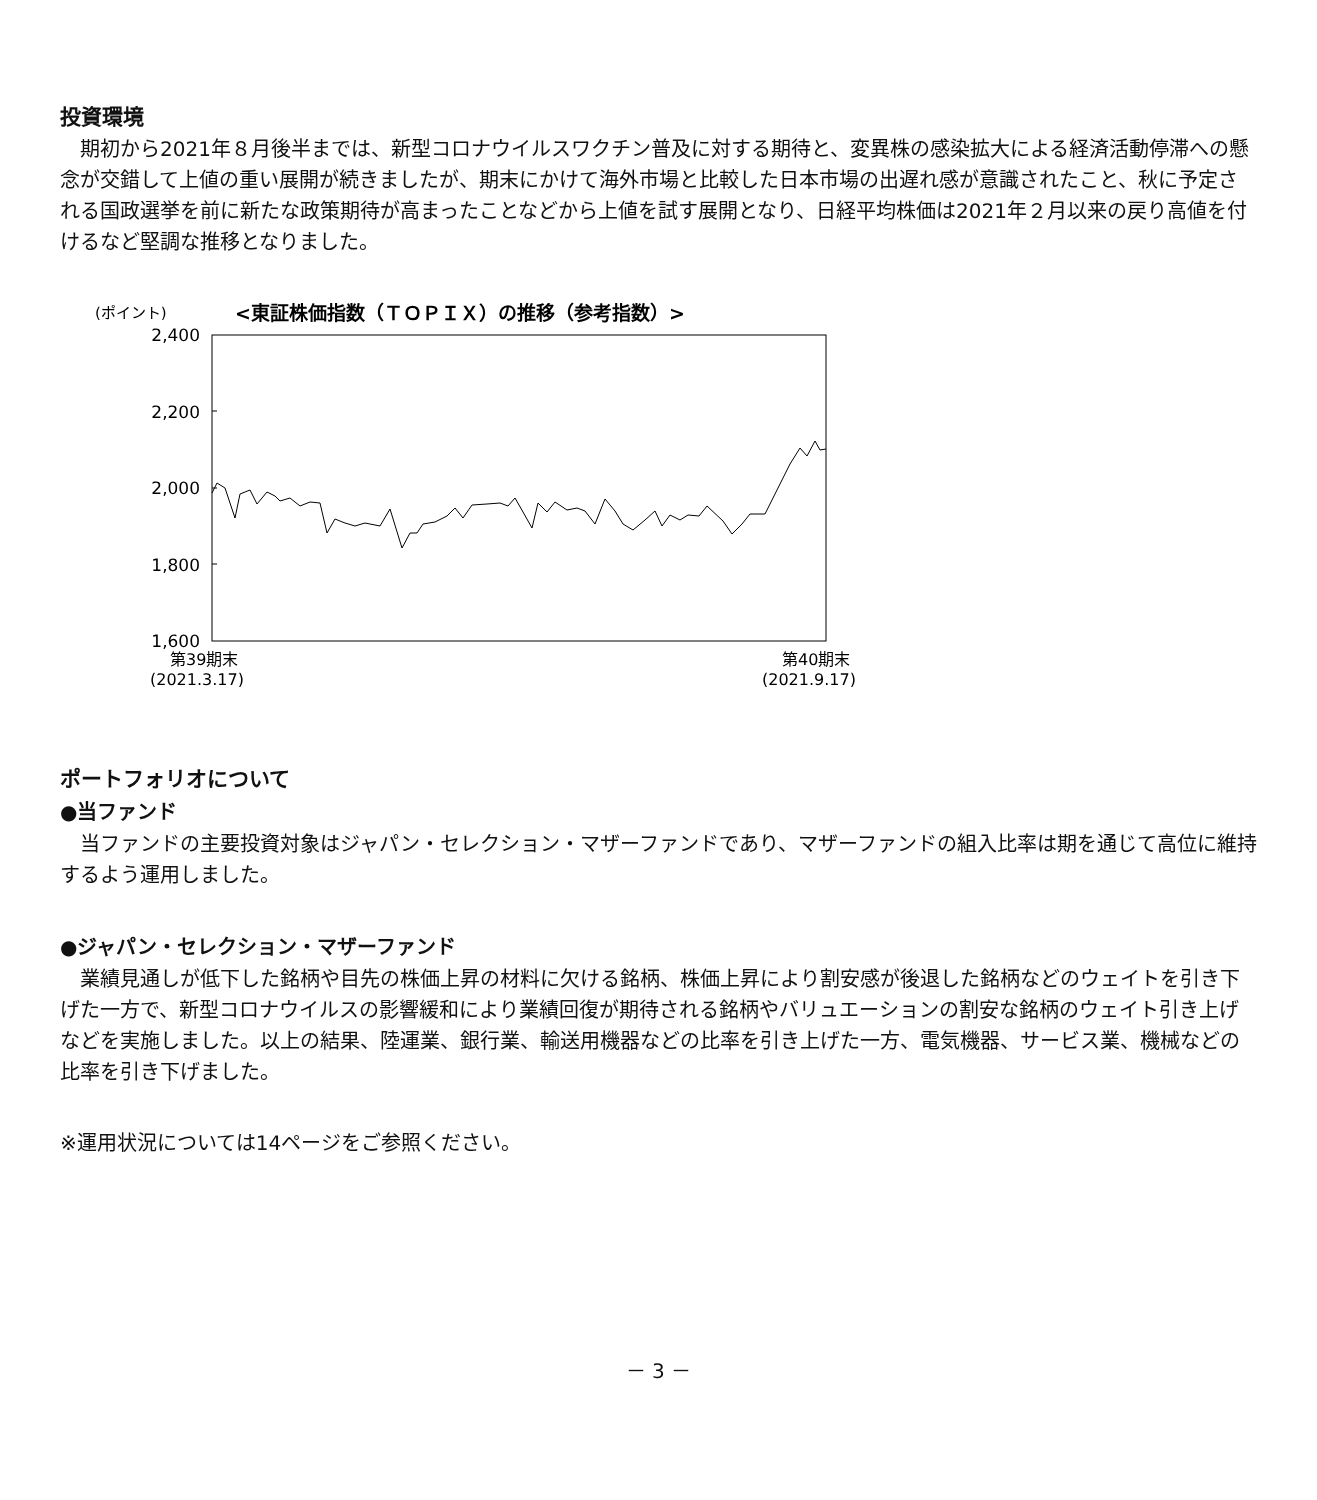投資環境
期初から2021年８月後半までは、新型コロナウイルスワクチン普及に対する期待と、変異株の感染拡大による経済活動停滞への懸念が交錯して上値の重い展開が続きましたが、期末にかけて海外市場と比較した日本市場の出遅れ感が意識されたこと、秋に予定される国政選挙を前に新たな政策期待が高まったことなどから上値を試す展開となり、日経平均株価は2021年２月以来の戻り高値を付けるなど堅調な推移となりました。
(ポイント)
<東証株価指数（ＴＯＰＩＸ）の推移（参考指数）>
2,400
2,200
2,000
1,800
1,600
第39期末
(2021.3.17)
第40期末
(2021.9.17)
ポートフォリオについて
●当ファンド
当ファンドの主要投資対象はジャパン・セレクション・マザーファンドであり、マザーファンドの組入比率は期を通じて高位に維持するよう運用しました。
●ジャパン・セレクション・マザーファンド
業績見通しが低下した銘柄や目先の株価上昇の材料に欠ける銘柄、株価上昇により割安感が後退した銘柄などのウェイトを引き下げた一方で、新型コロナウイルスの影響緩和により業績回復が期待される銘柄やバリュエーションの割安な銘柄のウェイト引き上げなどを実施しました。以上の結果、陸運業、銀行業、輸送用機器などの比率を引き上げた一方、電気機器、サービス業、機械などの比率を引き下げました。
※運用状況については14ページをご参照ください。
－ 3 －